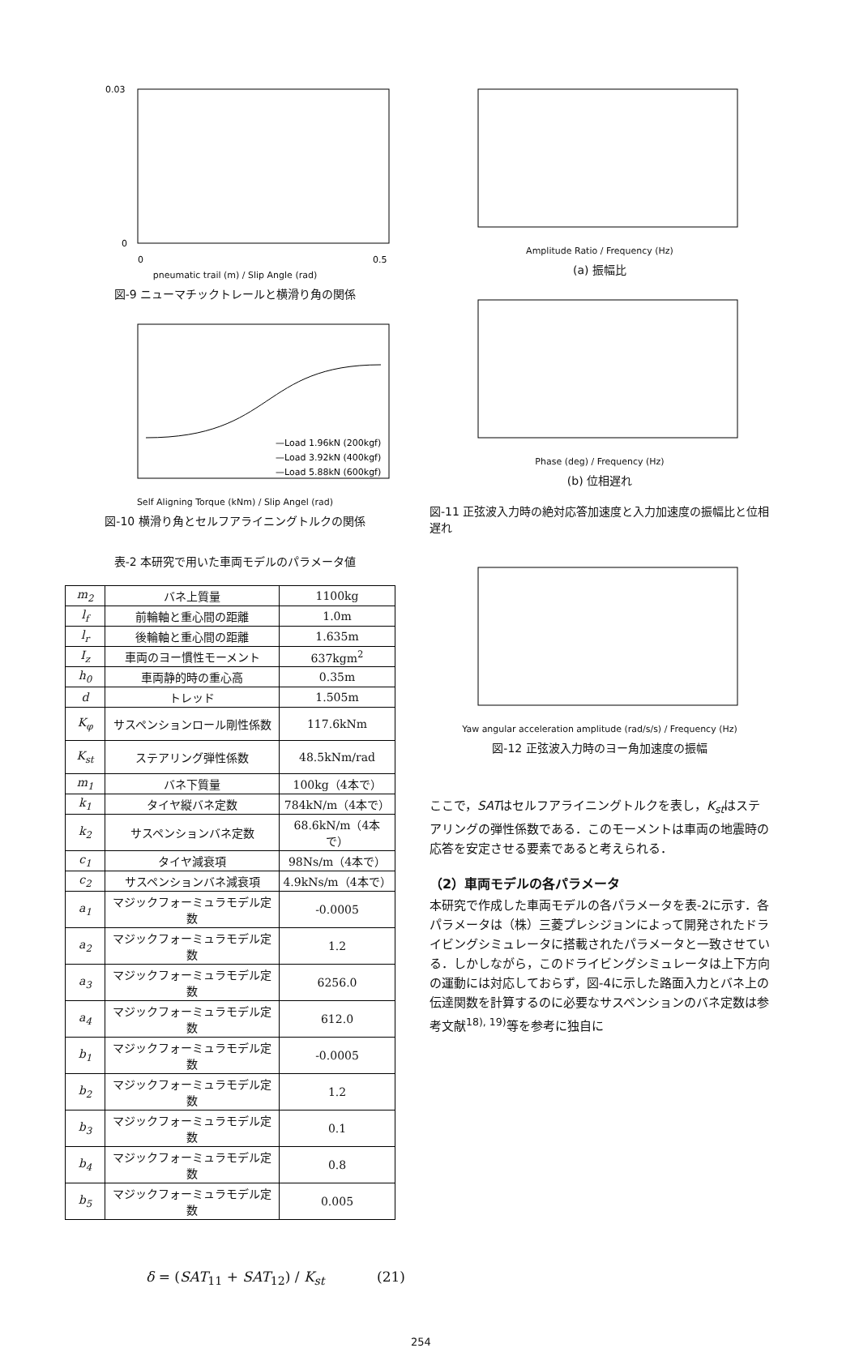0.03
0
0
0.5
pneumatic trail (m) / Slip Angle (rad)
図-9 ニューマチックトレールと横滑り角の関係
—Load 1.96kN (200kgf)
—Load 3.92kN (400kgf)
—Load 5.88kN (600kgf)
Self Aligning Torque (kNm) / Slip Angel (rad)
図-10 横滑り角とセルフアライニングトルクの関係
表-2 本研究で用いた車両モデルのパラメータ値
| m<sub>2</sub> | バネ上質量 | 1100kg |
| l<sub>f</sub> | 前輪軸と重心間の距離 | 1.0m |
| l<sub>r</sub> | 後輪軸と重心間の距離 | 1.635m |
| I<sub>z</sub> | 車両のヨー慣性モーメント | 637kgm<sup>2</sup> |
| h<sub>0</sub> | 車両静的時の重心高 | 0.35m |
| d | トレッド | 1.505m |
| K<sub>φ</sub> | サスペンションロール剛性係数 | 117.6kNm |
| K<sub>st</sub> | ステアリング弾性係数 | 48.5kNm/rad |
| m<sub>1</sub> | バネ下質量 | 100kg（4本で） |
| k<sub>1</sub> | タイヤ縦バネ定数 | 784kN/m（4本で） |
| k<sub>2</sub> | サスペンションバネ定数 | 68.6kN/m（4本で） |
| c<sub>1</sub> | タイヤ減衰項 | 98Ns/m（4本で） |
| c<sub>2</sub> | サスペンションバネ減衰項 | 4.9kNs/m（4本で） |
| a<sub>1</sub> | マジックフォーミュラモデル定数 | -0.0005 |
| a<sub>2</sub> | マジックフォーミュラモデル定数 | 1.2 |
| a<sub>3</sub> | マジックフォーミュラモデル定数 | 6256.0 |
| a<sub>4</sub> | マジックフォーミュラモデル定数 | 612.0 |
| b<sub>1</sub> | マジックフォーミュラモデル定数 | -0.0005 |
| b<sub>2</sub> | マジックフォーミュラモデル定数 | 1.2 |
| b<sub>3</sub> | マジックフォーミュラモデル定数 | 0.1 |
| b<sub>4</sub> | マジックフォーミュラモデル定数 | 0.8 |
| b<sub>5</sub> | マジックフォーミュラモデル定数 | 0.005 |
δ = (SAT<sub>11</sub> + SAT<sub>12</sub>) / K<sub>st</sub> (21)
Amplitude Ratio / Frequency (Hz)
(a) 振幅比
Phase (deg) / Frequency (Hz)
(b) 位相遅れ
図-11 正弦波入力時の絶対応答加速度と入力加速度の振幅比と位相遅れ
Yaw angular acceleration amplitude (rad/s/s) / Frequency (Hz)
図-12 正弦波入力時のヨー角加速度の振幅
ここで，SATはセルフアライニングトルクを表し，K<sub>st</sub>はステアリングの弾性係数である．このモーメントは車両の地震時の応答を安定させる要素であると考えられる．
（2）車両モデルの各パラメータ
本研究で作成した車両モデルの各パラメータを表-2に示す．各パラメータは（株）三菱プレシジョンによって開発されたドライビングシミュレータに搭載されたパラメータと一致させている．しかしながら，このドライビングシミュレータは上下方向の運動には対応しておらず，図-4に示した路面入力とバネ上の伝達関数を計算するのに必要なサスペンションのバネ定数は参考文献<sup>18), 19)</sup>等を参考に独自に
254